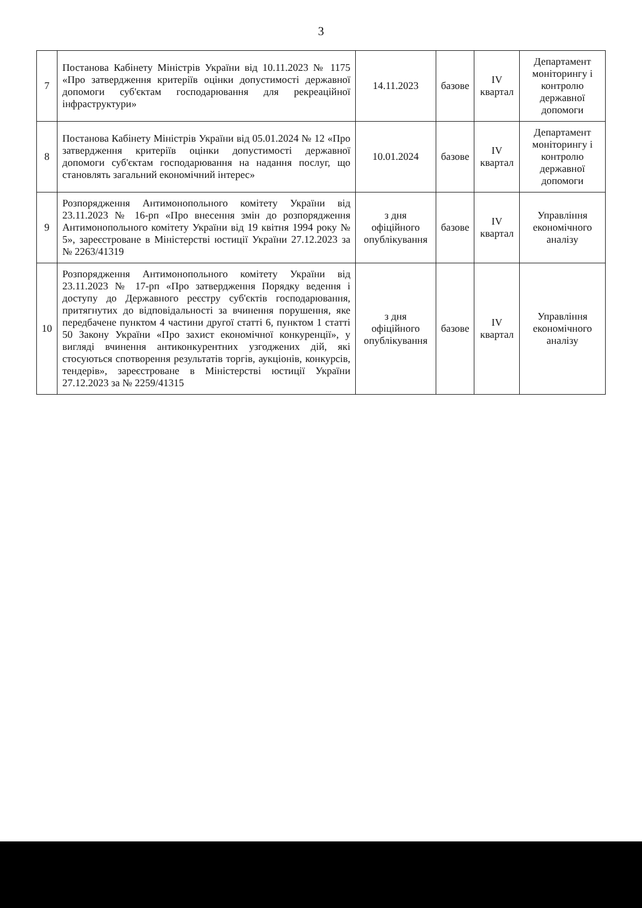3
| 7 | Постанова Кабінету Міністрів України від 10.11.2023 № 1175 «Про затвердження критеріїв оцінки допустимості державної допомоги суб'єктам господарювання для рекреаційної інфраструктури» | 14.11.2023 | базове | IV квартал | Департамент моніторингу і контролю державної допомоги |
| 8 | Постанова Кабінету Міністрів України від 05.01.2024 № 12 «Про затвердження критеріїв оцінки допустимості державної допомоги суб'єктам господарювання на надання послуг, що становлять загальний економічний інтерес» | 10.01.2024 | базове | IV квартал | Департамент моніторингу і контролю державної допомоги |
| 9 | Розпорядження Антимонопольного комітету України від 23.11.2023 № 16-рп «Про внесення змін до розпорядження Антимонопольного комітету України від 19 квітня 1994 року № 5», зареєстроване в Міністерстві юстиції України 27.12.2023 за № 2263/41319 | з дня офіційного опублікування | базове | IV квартал | Управління економічного аналізу |
| 10 | Розпорядження Антимонопольного комітету України від 23.11.2023 № 17-рп «Про затвердження Порядку ведення і доступу до Державного реєстру суб'єктів господарювання, притягнутих до відповідальності за вчинення порушення, яке передбачене пунктом 4 частини другої статті 6, пунктом 1 статті 50 Закону України «Про захист економічної конкуренції», у вигляді вчинення антиконкурентних узгоджених дій, які стосуються спотворення результатів торгів, аукціонів, конкурсів, тендерів», зареєстроване в Міністерстві юстиції України 27.12.2023 за № 2259/41315 | з дня офіційного опублікування | базове | IV квартал | Управління економічного аналізу |